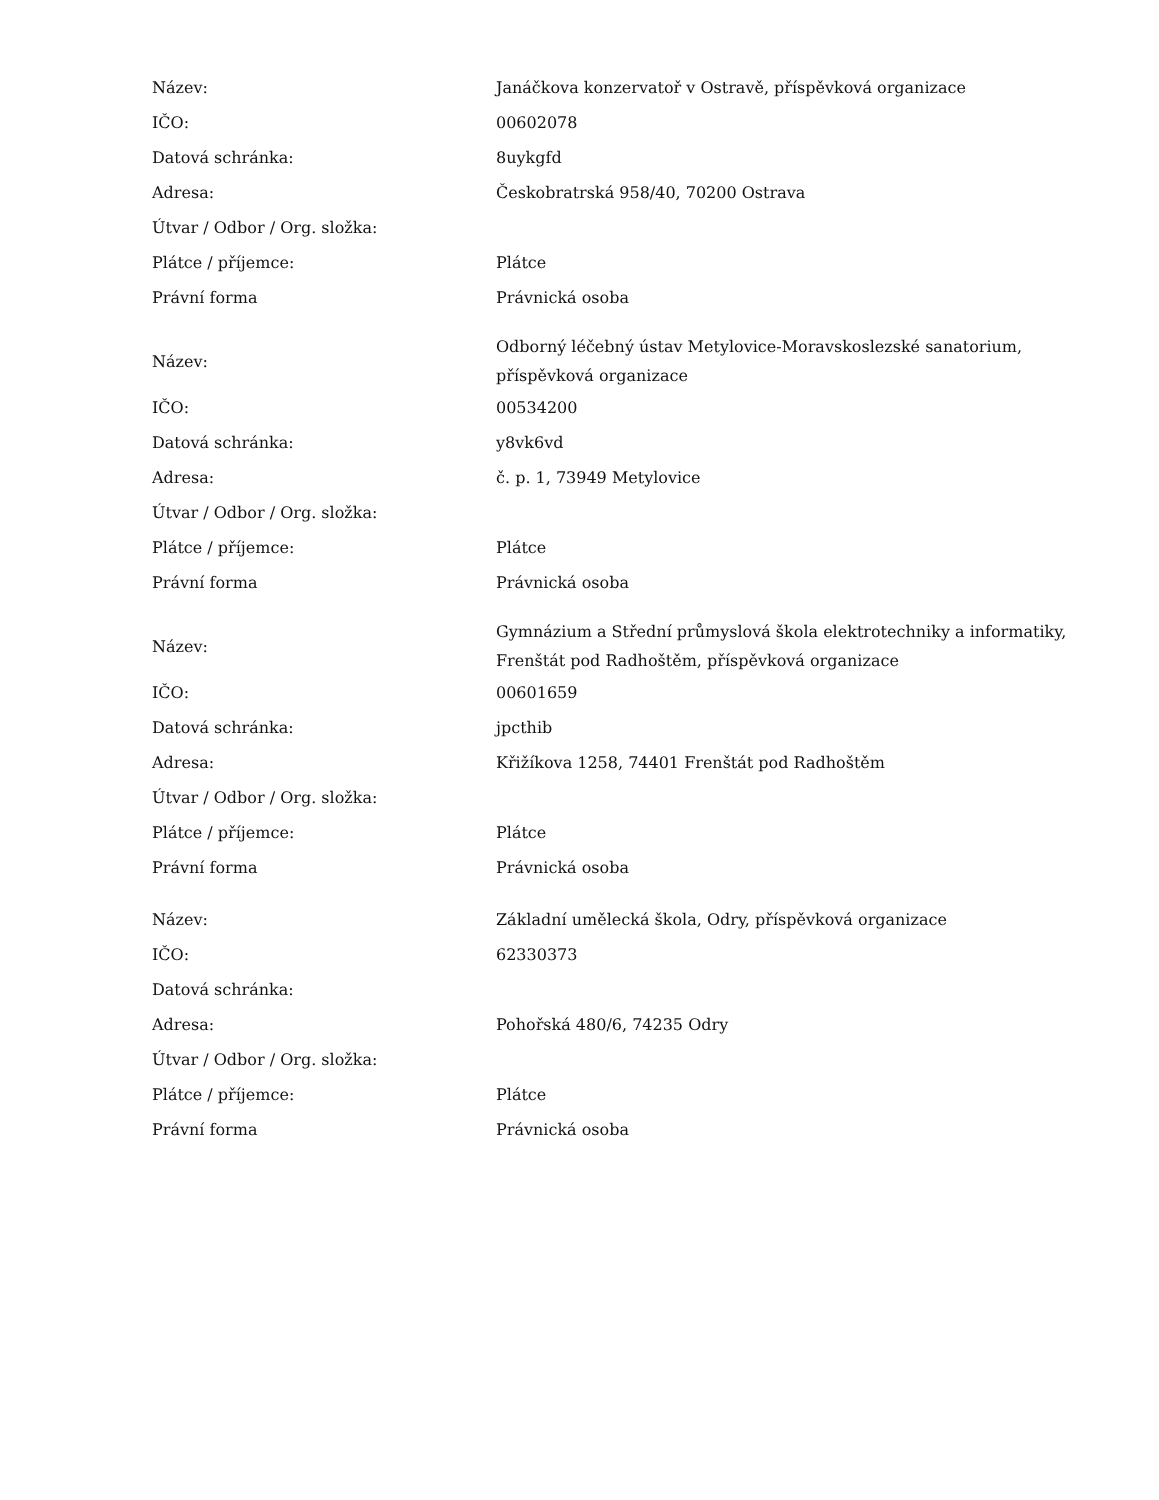| Název: | Janáčkova konzervatoř v Ostravě, příspěvková organizace |
| IČO: | 00602078 |
| Datová schránka: | 8uykgfd |
| Adresa: | Českobratrská 958/40, 70200 Ostrava |
| Útvar / Odbor / Org. složka: | |
| Plátce / příjemce: | Plátce |
| Právní forma | Právnická osoba |
| Název: | Odborný léčebný ústav Metylovice-Moravskoslezské sanatorium, příspěvková organizace |
| IČO: | 00534200 |
| Datová schránka: | y8vk6vd |
| Adresa: | č. p. 1, 73949 Metylovice |
| Útvar / Odbor / Org. složka: | |
| Plátce / příjemce: | Plátce |
| Právní forma | Právnická osoba |
| Název: | Gymnázium a Střední průmyslová škola elektrotechniky a informatiky, Frenštát pod Radhoštěm, příspěvková organizace |
| IČO: | 00601659 |
| Datová schránka: | jpcthib |
| Adresa: | Křižíkova 1258, 74401 Frenštát pod Radhoštěm |
| Útvar / Odbor / Org. složka: | |
| Plátce / příjemce: | Plátce |
| Právní forma | Právnická osoba |
| Název: | Základní umělecká škola, Odry, příspěvková organizace |
| IČO: | 62330373 |
| Datová schránka: | |
| Adresa: | Pohořská 480/6, 74235 Odry |
| Útvar / Odbor / Org. složka: | |
| Plátce / příjemce: | Plátce |
| Právní forma | Právnická osoba |